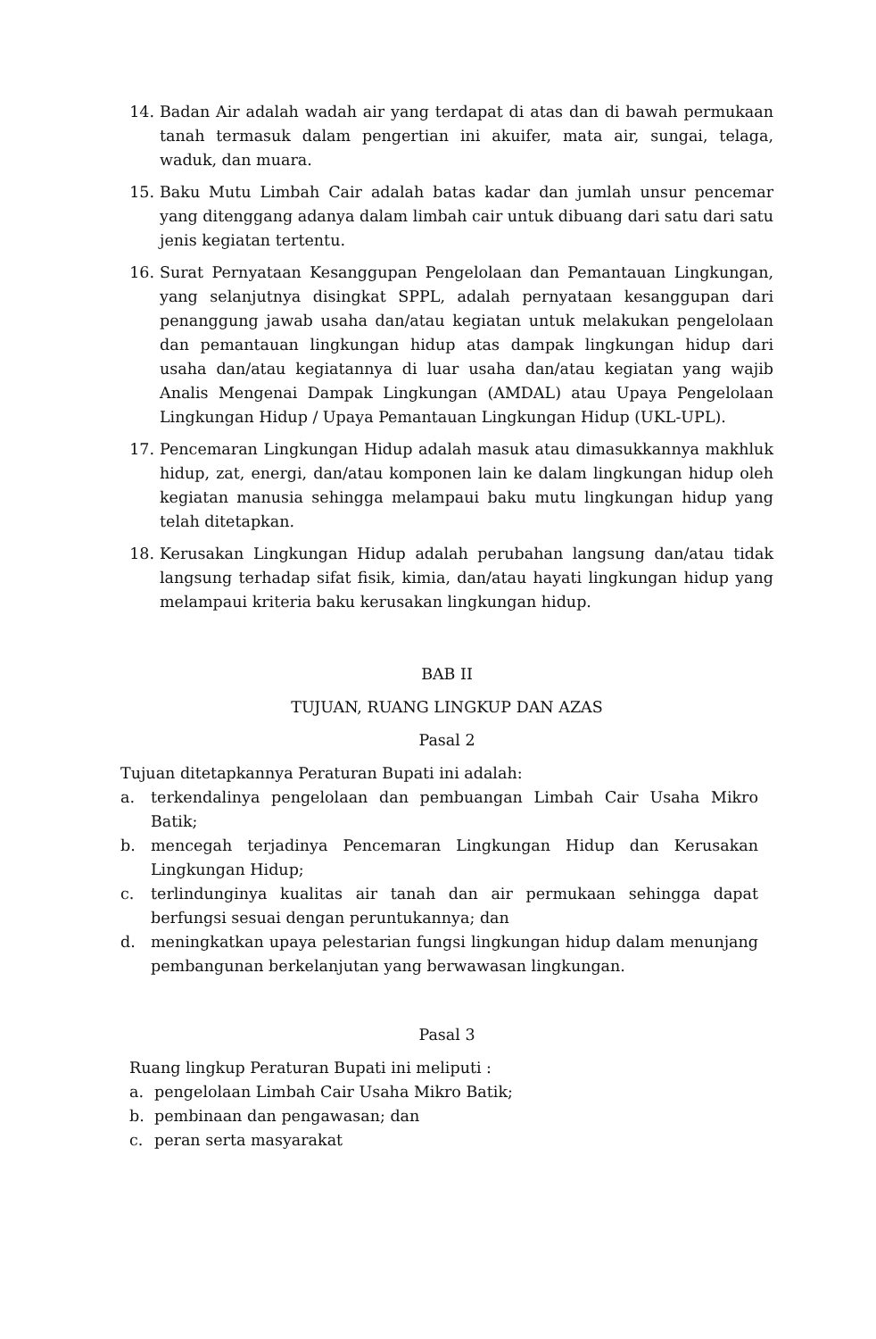14. Badan Air adalah wadah air yang terdapat di atas dan di bawah permukaan tanah termasuk dalam pengertian ini akuifer, mata air, sungai, telaga, waduk, dan muara.
15. Baku Mutu Limbah Cair adalah batas kadar dan jumlah unsur pencemar yang ditenggang adanya dalam limbah cair untuk dibuang dari satu dari satu jenis kegiatan tertentu.
16. Surat Pernyataan Kesanggupan Pengelolaan dan Pemantauan Lingkungan, yang selanjutnya disingkat SPPL, adalah pernyataan kesanggupan dari penanggung jawab usaha dan/atau kegiatan untuk melakukan pengelolaan dan pemantauan lingkungan hidup atas dampak lingkungan hidup dari usaha dan/atau kegiatannya di luar usaha dan/atau kegiatan yang wajib Analis Mengenai Dampak Lingkungan (AMDAL) atau Upaya Pengelolaan Lingkungan Hidup / Upaya Pemantauan Lingkungan Hidup (UKL-UPL).
17. Pencemaran Lingkungan Hidup adalah masuk atau dimasukkannya makhluk hidup, zat, energi, dan/atau komponen lain ke dalam lingkungan hidup oleh kegiatan manusia sehingga melampaui baku mutu lingkungan hidup yang telah ditetapkan.
18. Kerusakan Lingkungan Hidup adalah perubahan langsung dan/atau tidak langsung terhadap sifat fisik, kimia, dan/atau hayati lingkungan hidup yang melampaui kriteria baku kerusakan lingkungan hidup.
BAB II
TUJUAN, RUANG LINGKUP DAN AZAS
Pasal 2
Tujuan ditetapkannya Peraturan Bupati ini adalah:
a. terkendalinya pengelolaan dan pembuangan Limbah Cair Usaha Mikro Batik;
b. mencegah terjadinya Pencemaran Lingkungan Hidup dan Kerusakan Lingkungan Hidup;
c. terlindunginya kualitas air tanah dan air permukaan sehingga dapat berfungsi sesuai dengan peruntukannya; dan
d. meningkatkan upaya pelestarian fungsi lingkungan hidup dalam menunjang pembangunan berkelanjutan yang berwawasan lingkungan.
Pasal 3
Ruang lingkup Peraturan Bupati ini meliputi :
a. pengelolaan Limbah Cair Usaha Mikro Batik;
b. pembinaan dan pengawasan; dan
c. peran serta masyarakat